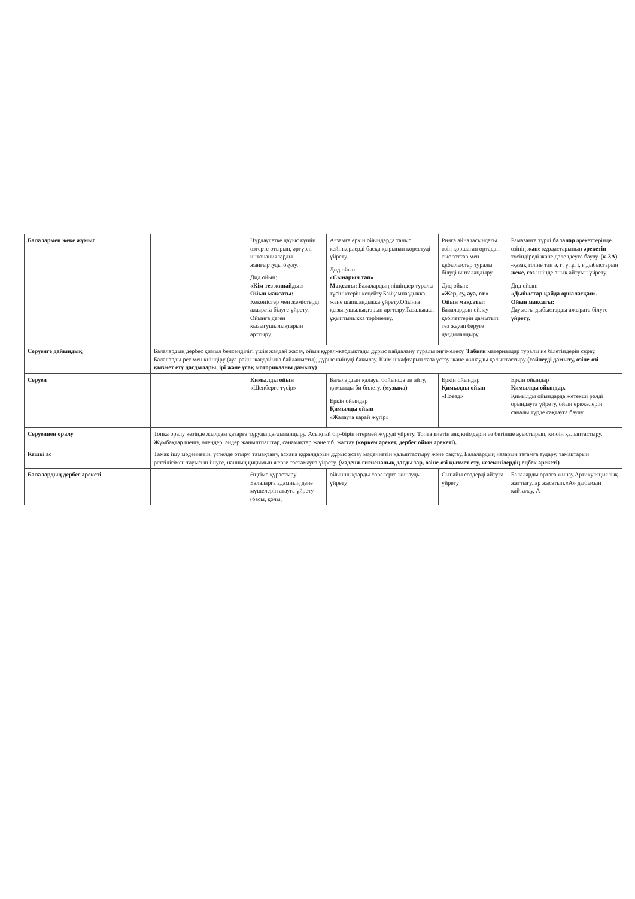| Балалармен жеке жұмыс | | Нұрдаулетке дауыс күшін өзгерте отырып, әртүрлі интонацияларды жаңғыртуды баулу. Дид ойын: . «Кім тез жинайды.» Ойын мақсаты: Көкөністер мен жемістерді ажырата білуге үйрету. Ойынға деген қызығушылықтарын арттыру. | Ағзамға еркін ойындарда таныс кейіпкерлерді басқа қырынан көрсетуді үйрету. Дид ойын: «Сынарын тап» Мақсаты: Балалардың пішіндер туралы түсініктерін кеңейту.Байқампаздыкка және шапшаңдыкка үйрету.Ойынға қызығушылықтарын арттыру.Тазалыкка, ұқыптылыкка тәрбиелеу. | Рияға айналасындағы өзін қоршаған ортадан тыс заттар мен құбылыстар туралы білуді ынталандыру. Дид ойын: «Жер, су, ауа, от.» Ойын мақсаты: Балалардың ойлау қабілеттерін дамытып, тез жауап беруге дағдыландыру. | Рамазанға түрлі балалар әрекеттерінде өзінің және құрдастарының әрекетін түсіндіреді және дәлелдеуге баулу. (к-3А) -қазақ тіліне тән ә, ғ, ү, ұ, і, ғ дыбыстарын жеке, сөз ішінде анық айтуын үйрету. Дид ойын: «Дыбыстар қайда орналасқан». Ойын мақсаты: Дауысты дыбыстарды ажырата білуге үйрету. |
| Серуенге дайындық | Балалардың дербес қимыл белсенділігі үшін жағдай жасау, ойын құрал-жабдықтады дұрыс пайдалану туралы әңгімелесу. Табиғи материалдар туралы не білетіндерін сұрау. Балаларды ретімен киіндіру (ауа-райы жағдайына байланысты), дұрыс киінуді бақылау. Киім шкафтарын таза ұстау және жинауды қалыптастыру (сөйлеуді дамыту, өзіне-өзі қызмет ету дағдылары, ірі және ұсақ моторикаaны дамыту) | | | | |
| Серуен | | Қимылды ойын «Шеңберге түсір» | Балалардың қалауы бойынша ән айту, қимылды би билету. (музыка) Еркін ойындар Қимылды ойын «Жалауға қарай жүгір» | Еркін ойындар Қимылды ойын «Поезд» | Еркін ойындар Қимылды ойындар. Қимылды ойындарда жетекші рөлді орындауға үйрету, ойын ережелерін саналы түрде сақтауға баулу. |
| Серуеннен оралу | Топқа оралу кезінде жылдам қатарға тұруды дағдыландыру. Асықпай бір-бірін итермей жүруді үйрету. Топта киетін аяқ киімдерін өз бетінше ауыстырып, киюін қалыптастыру. Жұмбақтар шешу, өлеңдер, әндер жаңылтпаштар, санамақтар және т.б. жаттау (көркем әрекет, дербес ойын әрекеті). | | | | |
| Кешкі ас | Тамақ ішу мәдениетін, үстелде отыру, тамақтану, асхана құралдарын дұрыс ұстау мәдениетін қалыптастыру және сақтау. Балалардың назарын тағамға аудару, тамақтарын реттілігімен тауысып ішуге, нанның қиқымын жерге тастамауға үйрету. (мәдени-гигиеналық дағдылар, өзіне-өзі қызмет ету, кезекшілердің еңбек әрекеті) | | | | |
| Балалардың дербес әрекеті | | Әңгіме құрастыру Балаларға адамның дене мүшелерін атауға үйрету (басы, қолы, | ойыншықтарды сөрелерге жинауды үйрету | Сыпайы сөздерді айтуға үйрету | Балаларды ортаға жинау.Артикуляциялық жаттығулар жасатып.«А» дыбысын қайталау, А |